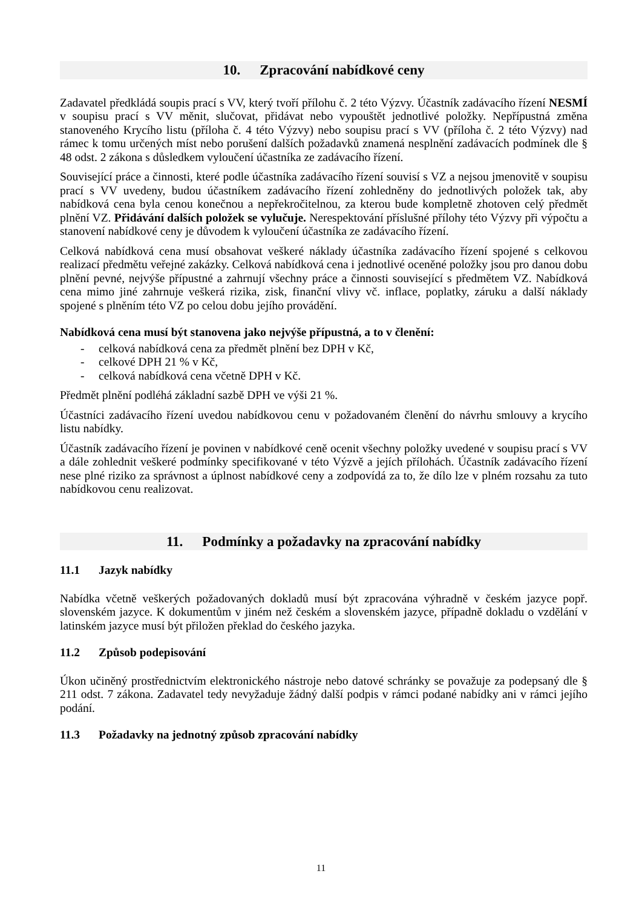10. Zpracování nabídkové ceny
Zadavatel předkládá soupis prací s VV, který tvoří přílohu č. 2 této Výzvy. Účastník zadávacího řízení NESMÍ v soupisu prací s VV měnit, slučovat, přidávat nebo vypouštět jednotlivé položky. Nepřípustná změna stanoveného Krycího listu (příloha č. 4 této Výzvy) nebo soupisu prací s VV (příloha č. 2 této Výzvy) nad rámec k tomu určených míst nebo porušení dalších požadavků znamená nesplnění zadávacích podmínek dle § 48 odst. 2 zákona s důsledkem vyloučení účastníka ze zadávacího řízení.
Související práce a činnosti, které podle účastníka zadávacího řízení souvisí s VZ a nejsou jmenovitě v soupisu prací s VV uvedeny, budou účastníkem zadávacího řízení zohledněny do jednotlivých položek tak, aby nabídková cena byla cenou konečnou a nepřekročitelnou, za kterou bude kompletně zhotoven celý předmět plnění VZ. Přidávání dalších položek se vylučuje. Nerespektování příslušné přílohy této Výzvy při výpočtu a stanovení nabídkové ceny je důvodem k vyloučení účastníka ze zadávacího řízení.
Celková nabídková cena musí obsahovat veškeré náklady účastníka zadávacího řízení spojené s celkovou realizací předmětu veřejné zakázky. Celková nabídková cena i jednotlivé oceněné položky jsou pro danou dobu plnění pevné, nejvýše přípustné a zahrnují všechny práce a činnosti související s předmětem VZ. Nabídková cena mimo jiné zahrnuje veškerá rizika, zisk, finanční vlivy vč. inflace, poplatky, záruku a další náklady spojené s plněním této VZ po celou dobu jejího provádění.
Nabídková cena musí být stanovena jako nejvýše přípustná, a to v členění:
- celková nabídková cena za předmět plnění bez DPH v Kč,
- celkové DPH 21 % v Kč,
- celková nabídková cena včetně DPH v Kč.
Předmět plnění podléhá základní sazbě DPH ve výši 21 %.
Účastníci zadávacího řízení uvedou nabídkovou cenu v požadovaném členění do návrhu smlouvy a krycího listu nabídky.
Účastník zadávacího řízení je povinen v nabídkové ceně ocenit všechny položky uvedené v soupisu prací s VV a dále zohlednit veškeré podmínky specifikované v této Výzvě a jejích přílohách. Účastník zadávacího řízení nese plné riziko za správnost a úplnost nabídkové ceny a zodpovídá za to, že dílo lze v plném rozsahu za tuto nabídkovou cenu realizovat.
11. Podmínky a požadavky na zpracování nabídky
11.1 Jazyk nabídky
Nabídka včetně veškerých požadovaných dokladů musí být zpracována výhradně v českém jazyce popř. slovenském jazyce. K dokumentům v jiném než českém a slovenském jazyce, případně dokladu o vzdělání v latinském jazyce musí být přiložen překlad do českého jazyka.
11.2 Způsob podepisování
Úkon učiněný prostřednictvím elektronického nástroje nebo datové schránky se považuje za podepsaný dle § 211 odst. 7 zákona. Zadavatel tedy nevyžaduje žádný další podpis v rámci podané nabídky ani v rámci jejího podání.
11.3 Požadavky na jednotný způsob zpracování nabídky
11